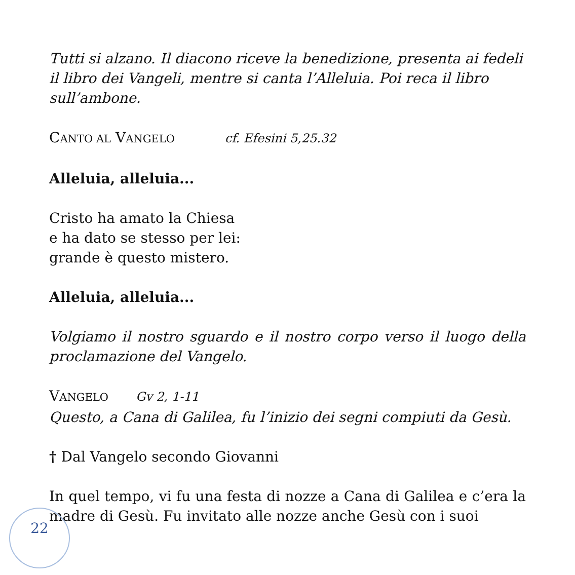Tutti si alzano. Il diacono riceve la benedizione, presenta ai fedeli il libro dei Vangeli, mentre si canta l’Alleluia. Poi reca il libro sull’ambone.
CANTO AL VANGELO cf. Efesini 5,25.32
Alleluia, alleluia...
Cristo ha amato la Chiesa
e ha dato se stesso per lei:
grande è questo mistero.
Alleluia, alleluia...
Volgiamo il nostro sguardo e il nostro corpo verso il luogo della proclamazione del Vangelo.
VANGELO Gv 2, 1-11
Questo, a Cana di Galilea, fu l’inizio dei segni compiuti da Gesù.
† Dal Vangelo secondo Giovanni
In quel tempo, vi fu una festa di nozze a Cana di Galilea e c’era la madre di Gesù. Fu invitato alle nozze anche Gesù con i suoi
22